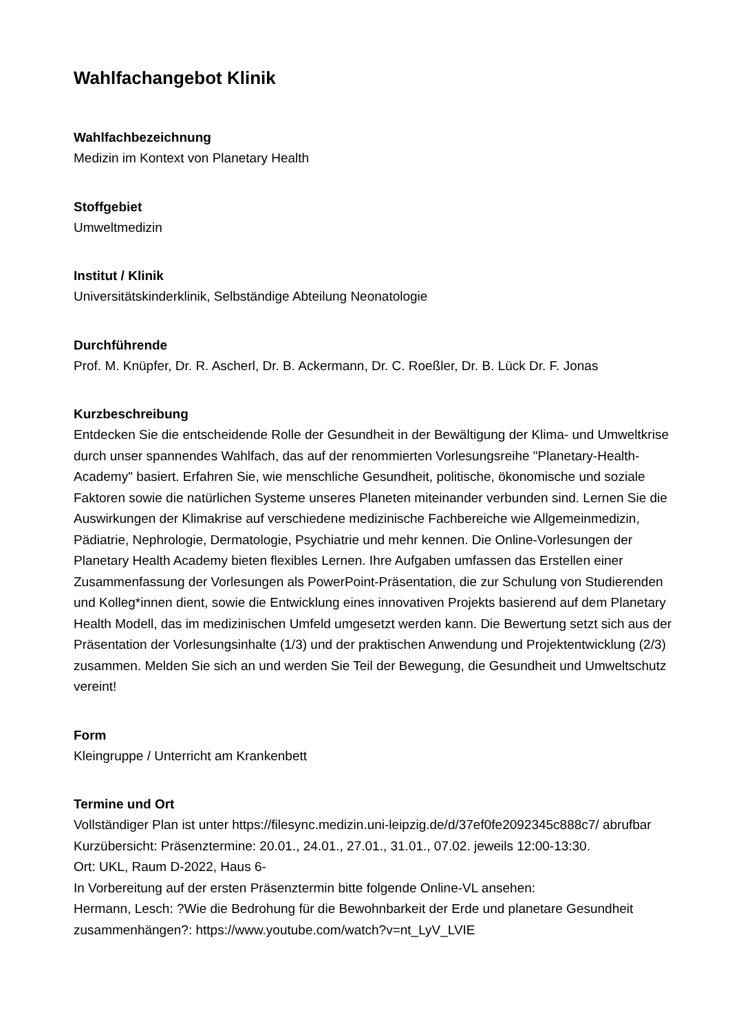Wahlfachangebot Klinik
Wahlfachbezeichnung
Medizin im Kontext von Planetary Health
Stoffgebiet
Umweltmedizin
Institut / Klinik
Universitätskinderklinik, Selbständige Abteilung Neonatologie
Durchführende
Prof. M. Knüpfer, Dr. R. Ascherl, Dr. B. Ackermann, Dr. C. Roeßler, Dr. B. Lück Dr. F. Jonas
Kurzbeschreibung
Entdecken Sie die entscheidende Rolle der Gesundheit in der Bewältigung der Klima- und Umweltkrise durch unser spannendes Wahlfach, das auf der renommierten Vorlesungsreihe "Planetary-Health-Academy" basiert. Erfahren Sie, wie menschliche Gesundheit, politische, ökonomische und soziale Faktoren sowie die natürlichen Systeme unseres Planeten miteinander verbunden sind. Lernen Sie die Auswirkungen der Klimakrise auf verschiedene medizinische Fachbereiche wie Allgemeinmedizin, Pädiatrie, Nephrologie, Dermatologie, Psychiatrie und mehr kennen. Die Online-Vorlesungen der Planetary Health Academy bieten flexibles Lernen. Ihre Aufgaben umfassen das Erstellen einer Zusammenfassung der Vorlesungen als PowerPoint-Präsentation, die zur Schulung von Studierenden und Kolleg*innen dient, sowie die Entwicklung eines innovativen Projekts basierend auf dem Planetary Health Modell, das im medizinischen Umfeld umgesetzt werden kann. Die Bewertung setzt sich aus der Präsentation der Vorlesungsinhalte (1/3) und der praktischen Anwendung und Projektentwicklung (2/3) zusammen. Melden Sie sich an und werden Sie Teil der Bewegung, die Gesundheit und Umweltschutz vereint!
Form
Kleingruppe / Unterricht am Krankenbett
Termine und Ort
Vollständiger Plan ist unter https://filesync.medizin.uni-leipzig.de/d/37ef0fe2092345c888c7/ abrufbar
Kurzübersicht: Präsenztermine: 20.01., 24.01., 27.01., 31.01., 07.02. jeweils 12:00-13:30.
Ort: UKL, Raum D-2022, Haus 6-
In Vorbereitung auf der ersten Präsenztermin bitte folgende Online-VL ansehen:
Hermann, Lesch: ?Wie die Bedrohung für die Bewohnbarkeit der Erde und planetare Gesundheit zusammenhängen?: https://www.youtube.com/watch?v=nt_LyV_LVIE